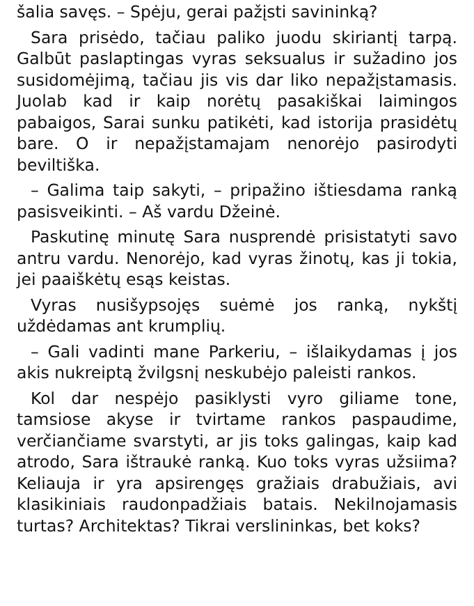šalia savęs. – Spėju, gerai pažįsti savininką?
Sara prisėdo, tačiau paliko juodu skiriantį tarpą. Galbūt paslaptingas vyras seksualus ir sužadino jos susidomėjimą, tačiau jis vis dar liko nepažįstamasis. Juolab kad ir kaip norėtų pasakiškai laimingos pabaigos, Sarai sunku patikėti, kad istorija prasidėtų bare. O ir nepažįstamajam nenorėjo pasirodyti beviltiška.
– Galima taip sakyti, – pripažino ištiesdama ranką pasisveikinti. – Aš vardu Džeinė.
Paskutinę minutę Sara nusprendė prisistatyti savo antru vardu. Nenorėjo, kad vyras žinotų, kas ji tokia, jei paaiškėtų esąs keistas.
Vyras nusišypsojęs suėmė jos ranką, nykštį uždėdamas ant krumplių.
– Gali vadinti mane Parkeriu, – išlaikydamas į jos akis nukreiptą žvilgsnį neskubėjo paleisti rankos.
Kol dar nespėjo pasiklysti vyro giliame tone, tamsiose akyse ir tvirtame rankos paspaudime, verčiančiame svarstyti, ar jis toks galingas, kaip kad atrodo, Sara ištraukė ranką. Kuo toks vyras užsiima? Keliauja ir yra apsirengęs gražiais drabužiais, avi klasikiniais raudonpadžiais batais. Nekilnojamasis turtas? Architektas? Tikrai verslininkas, bet koks?